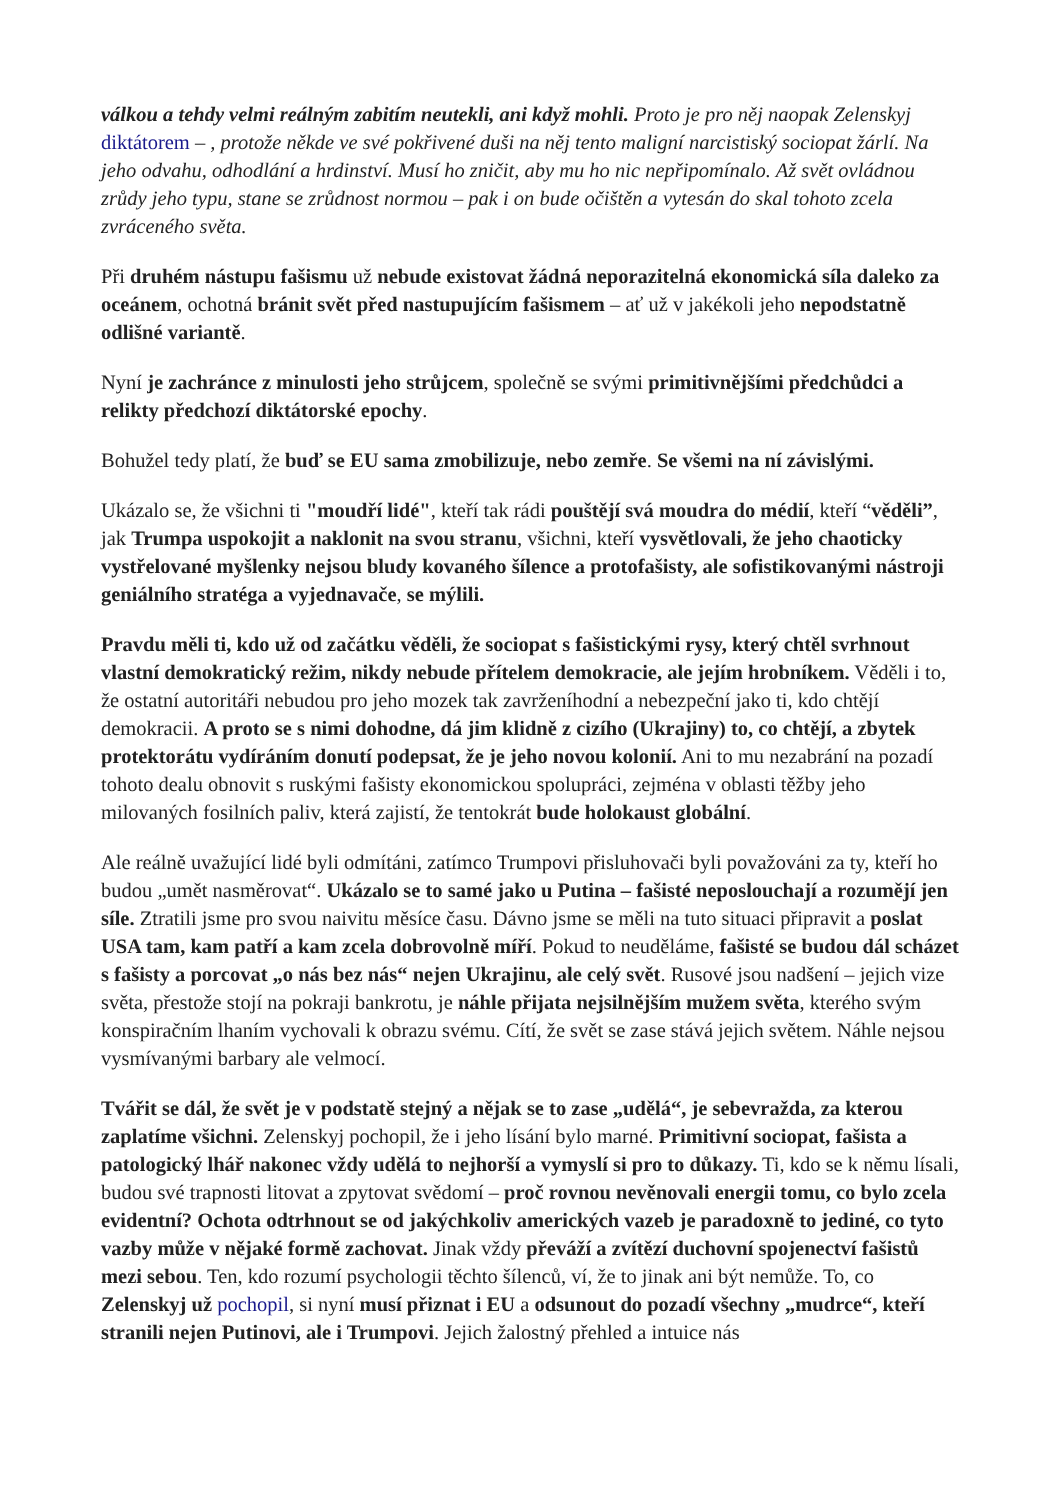válkou a tehdy velmi reálným zabitím neutekli, ani když mohli. Proto je pro něj naopak Zelenskyj diktátorem – , protože někde ve své pokřivené duši na něj tento maligní narcistiský sociopat žárlí. Na jeho odvahu, odhodlání a hrdinství. Musí ho zničit, aby mu ho nic nepřipomínalo. Až svět ovládnou zrůdy jeho typu, stane se zrůdnost normou – pak i on bude očištěn a vytesán do skal tohoto zcela zvráceného světa.
Při druhém nástupu fašismu už nebude existovat žádná neporazitelná ekonomická síla daleko za oceánem, ochotná bránit svět před nastupujícím fašismem – ať už v jakékoli jeho nepodstatně odlišné variantě.
Nyní je zachránce z minulosti jeho strůjcem, společně se svými primitivnějšími předchůdci a relikty předchozí diktátorské epochy.
Bohužel tedy platí, že buď se EU sama zmobilizuje, nebo zemře. Se všemi na ní závislými.
Ukázalo se, že všichni ti "moudří lidé", kteří tak rádi pouštějí svá moudra do médií, kteří “věděli”, jak Trumpa uspokojit a naklonit na svou stranu, všichni, kteří vysvětlovali, že jeho chaoticky vystřelované myšlenky nejsou bludy kovaného šílence a protofašisty, ale sofistikovanými nástroji geniálního stratéga a vyjednavače, se mýlili.
Pravdu měli ti, kdo už od začátku věděli, že sociopat s fašistickými rysy, který chtěl svrhnout vlastní demokratický režim, nikdy nebude přítelem demokracie, ale jejím hrobníkem. Věděli i to, že ostatní autoritáři nebudou pro jeho mozek tak zavrženíhodní a nebezpeční jako ti, kdo chtějí demokracii. A proto se s nimi dohodne, dá jim klidně z cizího (Ukrajiny) to, co chtějí, a zbytek protektorátu vydíráním donutí podepsat, že je jeho novou kolonií. Ani to mu nezabrání na pozadí tohoto dealu obnovit s ruskými fašisty ekonomickou spolupráci, zejména v oblasti těžby jeho milovaných fosilních paliv, která zajistí, že tentokrát bude holokaust globální.
Ale reálně uvažující lidé byli odmítáni, zatímco Trumpovi přisluhovači byli považováni za ty, kteří ho budou „umět nasměrovat“. Ukázalo se to samé jako u Putina – fašisté neposlouchají a rozumějí jen síle. Ztratili jsme pro svou naivitu měsíce času. Dávno jsme se měli na tuto situaci připravit a poslat USA tam, kam patří a kam zcela dobrovolně míří. Pokud to neuděláme, fašisté se budou dál scházet s fašisty a porcovat „o nás bez nás“ nejen Ukrajinu, ale celý svět. Rusové jsou nadšení – jejich vize světa, přestože stojí na pokraji bankrotu, je náhle přijata nejsilnějším mužem světa, kterého svým konspiračním lhaním vychovali k obrazu svému. Cítí, že svět se zase stává jejich světem. Náhle nejsou vysmívanými barbary ale velmocí.
Tvářit se dál, že svět je v podstatě stejný a nějak se to zase „udělá“, je sebevražda, za kterou zaplatíme všichni. Zelenskyj pochopil, že i jeho lísání bylo marné. Primitivní sociopat, fašista a patologický lhář nakonec vždy udělá to nejhorší a vymyslí si pro to důkazy. Ti, kdo se k němu lísali, budou své trapnosti litovat a zpytovat svědomí – proč rovnou nevěnovali energii tomu, co bylo zcela evidentní? Ochota odtrhnout se od jakýchkoliv amerických vazeb je paradoxně to jediné, co tyto vazby může v nějaké formě zachovat. Jinak vždy převáží a zvítězí duchovní spojenectví fašistů mezi sebou. Ten, kdo rozumí psychologii těchto šílenců, ví, že to jinak ani být nemůže. To, co Zelenskyj už pochopil, si nyní musí přiznat i EU a odsunout do pozadí všechny „mudrce“, kteří stranili nejen Putinovi, ale i Trumpovi. Jejich žalostný přehled a intuice nás